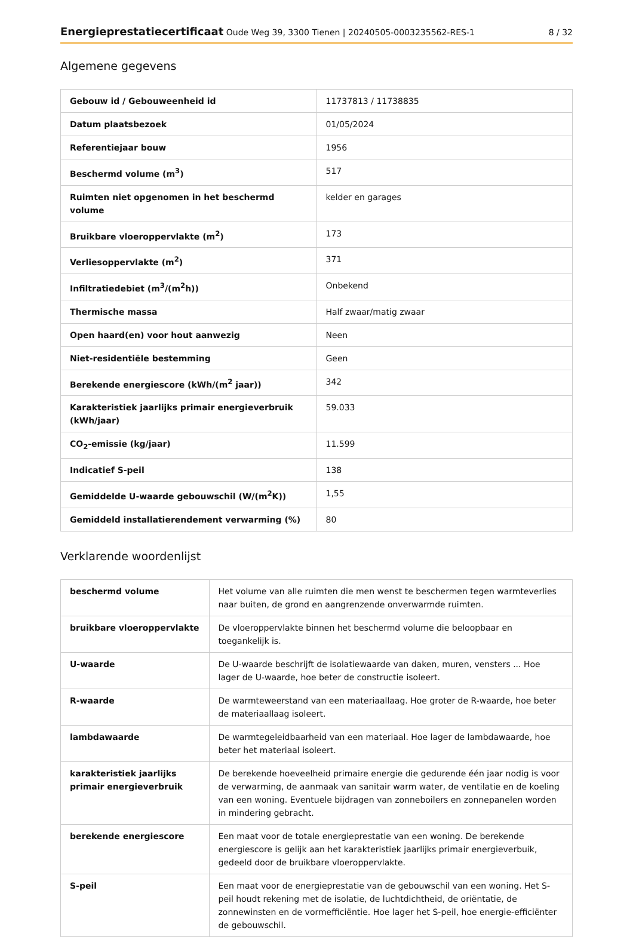Energieprestatiecertificaat Oude Weg 39, 3300 Tienen | 20240505-0003235562-RES-1
8 / 32
Algemene gegevens
| Gebouw id / Gebouweenheid id | 11737813 / 11738835 |
| Datum plaatsbezoek | 01/05/2024 |
| Referentiejaar bouw | 1956 |
| Beschermd volume (m<sup>3</sup>) | 517 |
| Ruimten niet opgenomen in het beschermd volume | kelder en garages |
| Bruikbare vloeroppervlakte (m<sup>2</sup>) | 173 |
| Verliesoppervlakte (m<sup>2</sup>) | 371 |
| Infiltratiedebiet (m<sup>3</sup>/(m<sup>2</sup>h)) | Onbekend |
| Thermische massa | Half zwaar/matig zwaar |
| Open haard(en) voor hout aanwezig | Neen |
| Niet-residentiële bestemming | Geen |
| Berekende energiescore (kWh/(m<sup>2</sup> jaar)) | 342 |
| Karakteristiek jaarlijks primair energieverbruik (kWh/jaar) | 59.033 |
| CO<sub>2</sub>-emissie (kg/jaar) | 11.599 |
| Indicatief S-peil | 138 |
| Gemiddelde U-waarde gebouwschil (W/(m<sup>2</sup>K)) | 1,55 |
| Gemiddeld installatierendement verwarming (%) | 80 |
Verklarende woordenlijst
| beschermd volume | Het volume van alle ruimten die men wenst te beschermen tegen warmteverlies naar buiten, de grond en aangrenzende onverwarmde ruimten. |
| bruikbare vloeroppervlakte | De vloeroppervlakte binnen het beschermd volume die beloopbaar en toegankelijk is. |
| U-waarde | De U-waarde beschrijft de isolatiewaarde van daken, muren, vensters ... Hoe lager de U-waarde, hoe beter de constructie isoleert. |
| R-waarde | De warmteweerstand van een materiaallaag. Hoe groter de R-waarde, hoe beter de materiaallaag isoleert. |
| lambdawaarde | De warmtegeleidbaarheid van een materiaal. Hoe lager de lambdawaarde, hoe beter het materiaal isoleert. |
| karakteristiek jaarlijks primair energieverbruik | De berekende hoeveelheid primaire energie die gedurende één jaar nodig is voor de verwarming, de aanmaak van sanitair warm water, de ventilatie en de koeling van een woning. Eventuele bijdragen van zonneboilers en zonnepanelen worden in mindering gebracht. |
| berekende energiescore | Een maat voor de totale energieprestatie van een woning. De berekende energiescore is gelijk aan het karakteristiek jaarlijks primair energieverbuik, gedeeld door de bruikbare vloeroppervlakte. |
| S-peil | Een maat voor de energieprestatie van de gebouwschil van een woning. Het S-peil houdt rekening met de isolatie, de luchtdichtheid, de oriëntatie, de zonnewinsten en de vormefficiëntie. Hoe lager het S-peil, hoe energie-efficiënter de gebouwschil. |